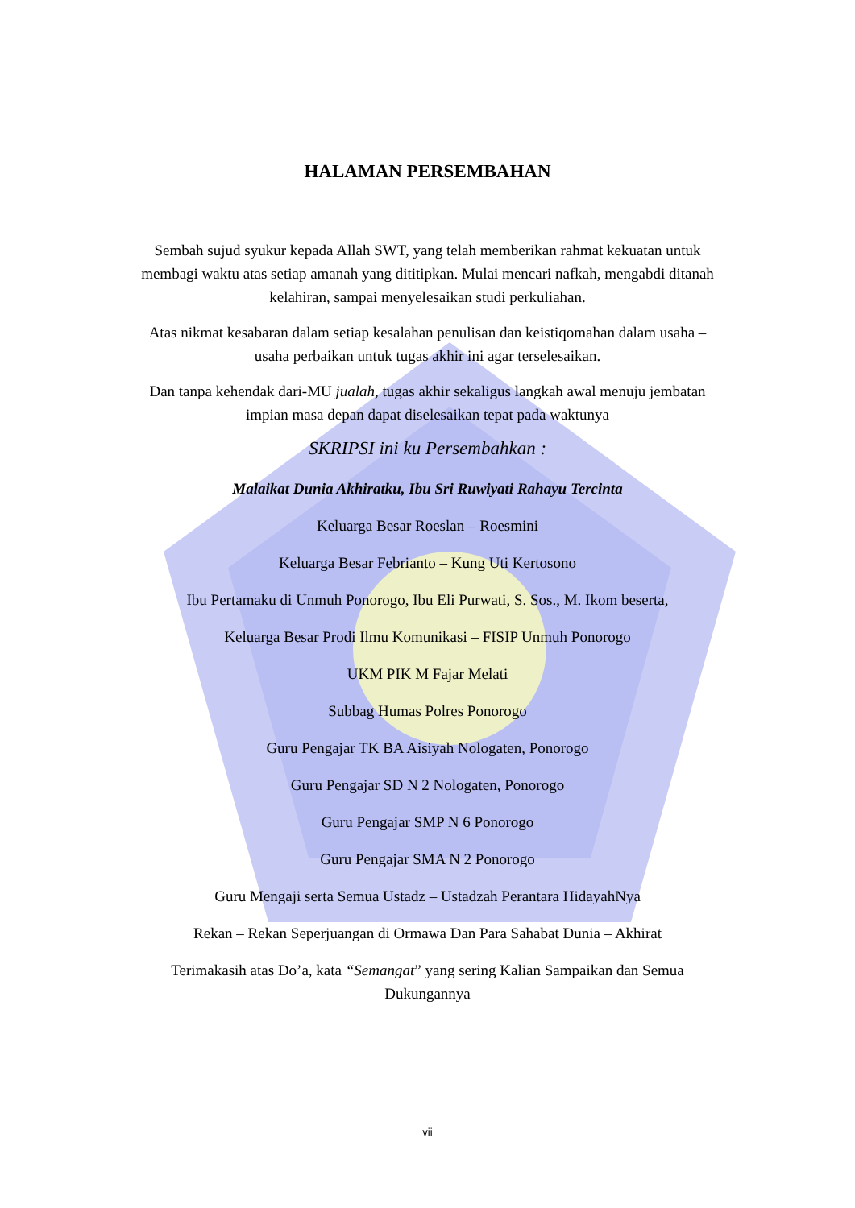HALAMAN PERSEMBAHAN
Sembah sujud syukur kepada Allah SWT, yang telah memberikan rahmat kekuatan untuk membagi waktu atas setiap amanah yang dititipkan. Mulai mencari nafkah, mengabdi ditanah kelahiran, sampai menyelesaikan studi perkuliahan.
Atas nikmat kesabaran dalam setiap kesalahan penulisan dan keistiqomahan dalam usaha – usaha perbaikan untuk tugas akhir ini agar terselesaikan.
Dan tanpa kehendak dari-MU jualah, tugas akhir sekaligus langkah awal menuju jembatan impian masa depan dapat diselesaikan tepat pada waktunya
SKRIPSI ini ku Persembahkan :
Malaikat Dunia Akhiratku, Ibu Sri Ruwiyati Rahayu Tercinta
Keluarga Besar Roeslan – Roesmini
Keluarga Besar Febrianto – Kung Uti Kertosono
Ibu Pertamaku di Unmuh Ponorogo, Ibu Eli Purwati, S. Sos., M. Ikom beserta,
Keluarga Besar Prodi Ilmu Komunikasi – FISIP Unmuh Ponorogo
UKM PIK M Fajar Melati
Subbag Humas Polres Ponorogo
Guru Pengajar TK BA Aisiyah Nologaten, Ponorogo
Guru Pengajar SD N 2 Nologaten, Ponorogo
Guru Pengajar SMP N 6 Ponorogo
Guru Pengajar SMA N 2 Ponorogo
Guru Mengaji serta Semua Ustadz – Ustadzah Perantara HidayahNya
Rekan – Rekan Seperjuangan di Ormawa Dan Para Sahabat Dunia – Akhirat
Terimakasih atas Do’a, kata “Semangat” yang sering Kalian Sampaikan dan Semua Dukungannya
vii